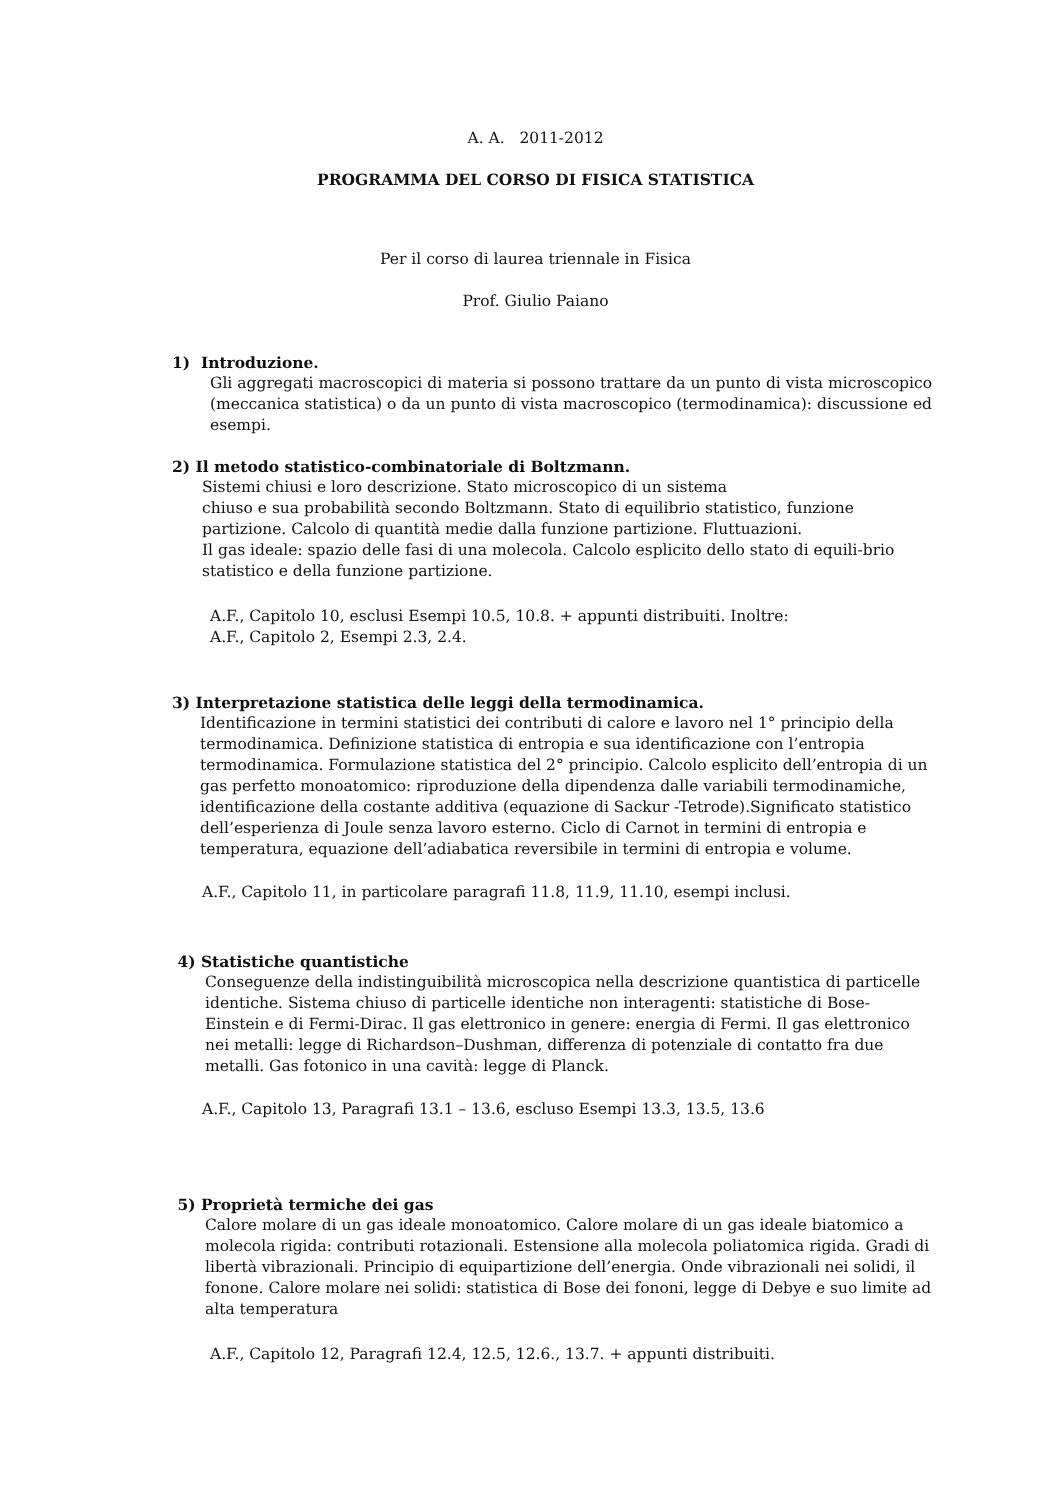A. A. 2011-2012
PROGRAMMA DEL CORSO DI FISICA STATISTICA
Per il corso di laurea triennale in Fisica
Prof. Giulio Paiano
1) Introduzione.
Gli aggregati macroscopici di materia si possono trattare da un punto di vista microscopico (meccanica statistica) o da un punto di vista macroscopico (termodinamica): discussione ed esempi.
2) Il metodo statistico-combinatoriale di Boltzmann.
Sistemi chiusi e loro descrizione. Stato microscopico di un sistema
chiuso e sua probabilità secondo Boltzmann. Stato di equilibrio statistico, funzione partizione. Calcolo di quantità medie dalla funzione partizione. Fluttuazioni.
Il gas ideale: spazio delle fasi di una molecola. Calcolo esplicito dello stato di equili-brio statistico e della funzione partizione.
A.F., Capitolo 10, esclusi Esempi 10.5, 10.8. + appunti distribuiti. Inoltre:
A.F., Capitolo 2, Esempi 2.3, 2.4.
3) Interpretazione statistica delle leggi della termodinamica.
Identificazione in termini statistici dei contributi di calore e lavoro nel 1° principio della termodinamica. Definizione statistica di entropia e sua identificazione con l’entropia termodinamica. Formulazione statistica del 2° principio. Calcolo esplicito dell’entropia di un gas perfetto monoatomico: riproduzione della dipendenza dalle variabili termodinamiche, identificazione della costante additiva (equazione di Sackur -Tetrode).Significato statistico dell’esperienza di Joule senza lavoro esterno. Ciclo di Carnot in termini di entropia e temperatura, equazione dell’adiabatica reversibile in termini di entropia e volume.
A.F., Capitolo 11, in particolare paragrafi 11.8, 11.9, 11.10, esempi inclusi.
4) Statistiche quantistiche
Conseguenze della indistinguibilità microscopica nella descrizione quantistica di particelle identiche. Sistema chiuso di particelle identiche non interagenti: statistiche di Bose-Einstein e di Fermi-Dirac. Il gas elettronico in genere: energia di Fermi. Il gas elettronico nei metalli: legge di Richardson–Dushman, differenza di potenziale di contatto fra due metalli. Gas fotonico in una cavità: legge di Planck.
A.F., Capitolo 13, Paragrafi 13.1 – 13.6, escluso Esempi 13.3, 13.5, 13.6
5) Proprietà termiche dei gas
Calore molare di un gas ideale monoatomico. Calore molare di un gas ideale biatomico a molecola rigida: contributi rotazionali. Estensione alla molecola poliatomica rigida. Gradi di libertà vibrazionali. Principio di equipartizione dell’energia. Onde vibrazionali nei solidi, il fonone. Calore molare nei solidi: statistica di Bose dei fononi, legge di Debye e suo limite ad alta temperatura
A.F., Capitolo 12, Paragrafi 12.4, 12.5, 12.6., 13.7. + appunti distribuiti.